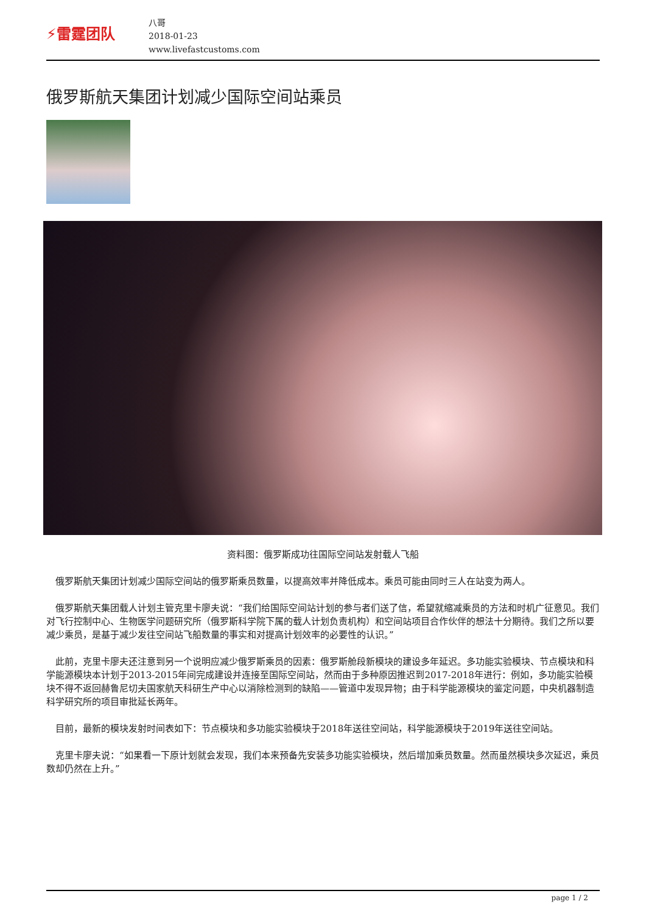⚡雷霆团队
八哥
2018-01-23
www.livefastcustoms.com
俄罗斯航天集团计划减少国际空间站乘员
资料图：俄罗斯成功往国际空间站发射载人飞船
俄罗斯航天集团计划减少国际空间站的俄罗斯乘员数量，以提高效率并降低成本。乘员可能由同时三人在站变为两人。
俄罗斯航天集团载人计划主管克里卡廖夫说：“我们给国际空间站计划的参与者们送了信，希望就缩减乘员的方法和时机广征意见。我们对飞行控制中心、生物医学问题研究所（俄罗斯科学院下属的载人计划负责机构）和空间站项目合作伙伴的想法十分期待。我们之所以要减少乘员，是基于减少发往空间站飞船数量的事实和对提高计划效率的必要性的认识。”
此前，克里卡廖夫还注意到另一个说明应减少俄罗斯乘员的因素：俄罗斯舱段新模块的建设多年延迟。多功能实验模块、节点模块和科学能源模块本计划于2013-2015年间完成建设并连接至国际空间站，然而由于多种原因推迟到2017-2018年进行：例如，多功能实验模块不得不返回赫鲁尼切夫国家航天科研生产中心以消除检测到的缺陷——管道中发现异物；由于科学能源模块的鉴定问题，中央机器制造科学研究所的项目审批延长两年。
目前，最新的模块发射时间表如下：节点模块和多功能实验模块于2018年送往空间站，科学能源模块于2019年送往空间站。
克里卡廖夫说：“如果看一下原计划就会发现，我们本来预备先安装多功能实验模块，然后增加乘员数量。然而虽然模块多次延迟，乘员数却仍然在上升。”
page 1 / 2